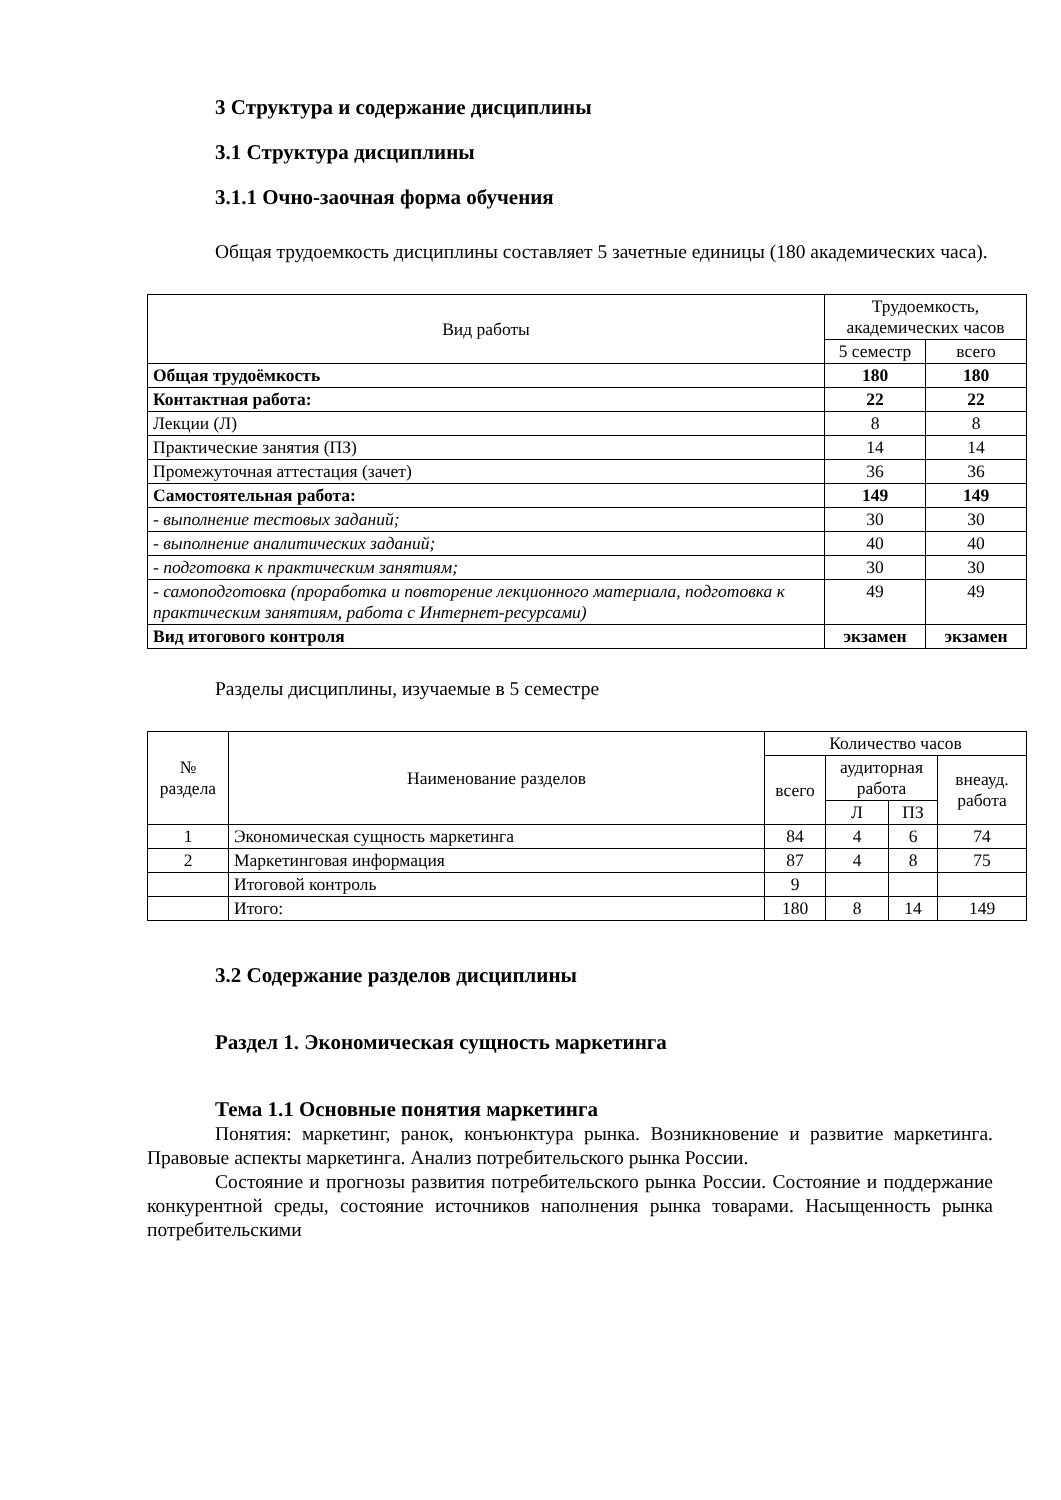3 Структура и содержание дисциплины
3.1 Структура дисциплины
3.1.1 Очно-заочная форма обучения
Общая трудоемкость дисциплины составляет 5 зачетные единицы (180 академических часа).
| Вид работы | Трудоемкость, академических часов | |
| --- | --- | --- |
| | 5 семестр | всего |
| Общая трудоёмкость | 180 | 180 |
| Контактная работа: | 22 | 22 |
| Лекции (Л) | 8 | 8 |
| Практические занятия (ПЗ) | 14 | 14 |
| Промежуточная аттестация (зачет) | 36 | 36 |
| Самостоятельная работа: | 149 | 149 |
| - выполнение тестовых заданий; | 30 | 30 |
| - выполнение аналитических заданий; | 40 | 40 |
| - подготовка к практическим занятиям; | 30 | 30 |
| - самоподготовка (проработка и повторение лекционного материала, подготовка к практическим занятиям, работа с Интернет-ресурсами) | 49 | 49 |
| Вид итогового контроля | экзамен | экзамен |
Разделы дисциплины, изучаемые в 5 семестре
| № раздела | Наименование разделов | Количество часов | | | |
| --- | --- | --- | --- | --- | --- |
| | | всего | аудиторная работа | | внеауд. работа |
| | | | Л | ПЗ | |
| 1 | Экономическая сущность маркетинга | 84 | 4 | 6 | 74 |
| 2 | Маркетинговая информация | 87 | 4 | 8 | 75 |
| | Итоговой контроль | 9 | | | |
| | Итого: | 180 | 8 | 14 | 149 |
3.2 Содержание разделов дисциплины
Раздел 1. Экономическая сущность маркетинга
Тема 1.1 Основные понятия маркетинга
Понятия: маркетинг, ранок, конъюнктура рынка. Возникновение и развитие маркетинга. Правовые аспекты маркетинга. Анализ потребительского рынка России.
Состояние и прогнозы развития потребительского рынка России. Состояние и поддержание конкурентной среды, состояние источников наполнения рынка товарами. Насыщенность рынка потребительскими